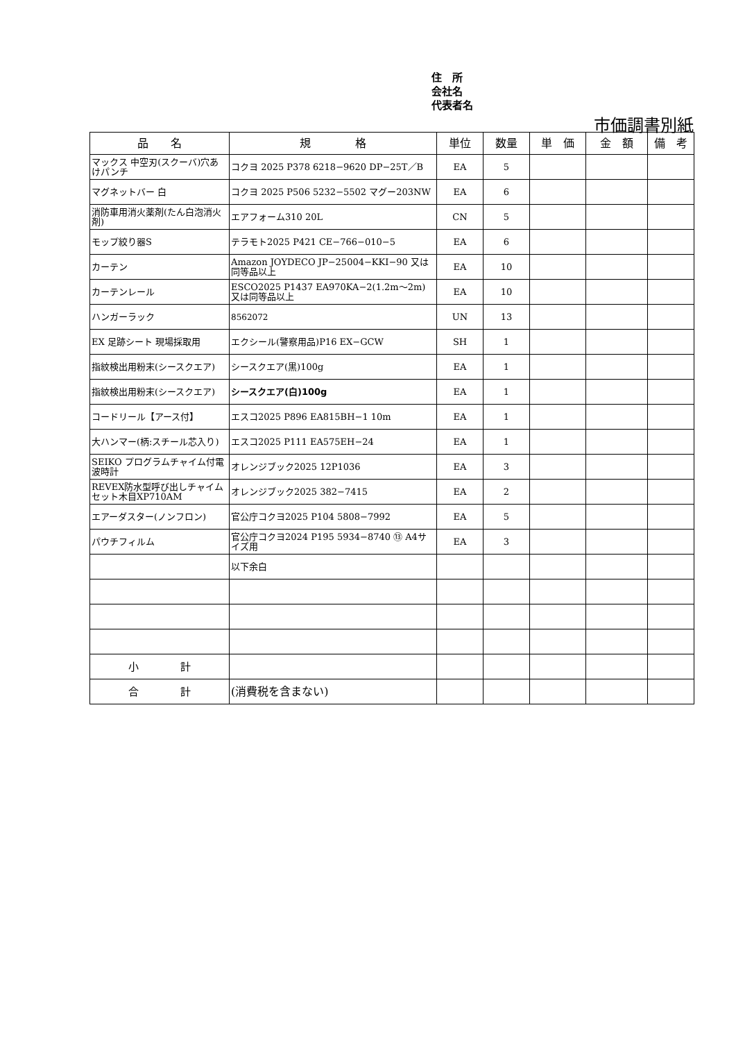住　所
会社名
代表者名
市価調書別紙
| 品 名 | 規 格 | 単位 | 数量 | 単 価 | 金 額 | 備 考 |
| --- | --- | --- | --- | --- | --- | --- |
| マックス 中空刃(スクーバ)穴あけパンチ | コクヨ 2025 P378 6218−9620 DP−25T／B | EA | 5 | | | |
| マグネットバー 白 | コクヨ 2025 P506 5232−5502 マグー203NW | EA | 6 | | | |
| 消防車用消火薬剤(たん白泡消火剤) | エアフォーム310 20L | CN | 5 | | | |
| モップ絞り器S | テラモト2025 P421 CE−766−010−5 | EA | 6 | | | |
| カーテン | Amazon JOYDECO JP−25004−KKI−90 又は同等品以上 | EA | 10 | | | |
| カーテンレール | ESCO2025 P1437 EA970KA−2(1.2m〜2m) 又は同等品以上 | EA | 10 | | | |
| ハンガーラック | 8562072 | UN | 13 | | | |
| EX 足跡シート 現場採取用 | エクシール(警察用品)P16 EX−GCW | SH | 1 | | | |
| 指紋検出用粉末(シースクエア) | シースクエア(黒)100g | EA | 1 | | | |
| 指紋検出用粉末(シースクエア) | シースクエア(白)100g | EA | 1 | | | |
| コードリール【アース付】 | エスコ2025 P896 EA815BH−1 10m | EA | 1 | | | |
| 大ハンマー(柄:スチール芯入り) | エスコ2025 P111 EA575EH−24 | EA | 1 | | | |
| SEIKO プログラムチャイム付電波時計 | オレンジブック2025 12P1036 | EA | 3 | | | |
| REVEX防水型呼び出しチャイムセット木目XP710AM | オレンジブック2025 382−7415 | EA | 2 | | | |
| エアーダスター(ノンフロン) | 官公庁コクヨ2025 P104 5808−7992 | EA | 5 | | | |
| パウチフィルム | 官公庁コクヨ2024 P195 5934−8740 ⑬ A4サイズ用 | EA | 3 | | | |
| | 以下余白 | | | | | |
| 小 計 | | | | | | |
| 合 計 | (消費税を含まない) | | | | | |